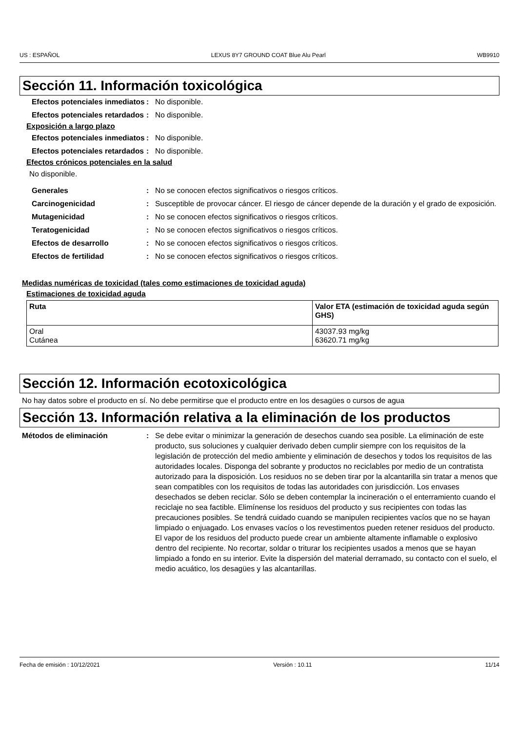US : ESPAÑOL LEXUS 8Y7 GROUND COAT Blue Alu Pearl WB9910
Sección 11. Información toxicológica
Efectos potenciales inmediatos
: No disponible.
Efectos potenciales retardados
: No disponible.
Exposición a largo plazo
Efectos potenciales inmediatos
: No disponible.
Efectos potenciales retardados
: No disponible.
Efectos crónicos potenciales en la salud
No disponible.
Generales : No se conocen efectos significativos o riesgos críticos.
Carcinogenicidad : Susceptible de provocar cáncer. El riesgo de cáncer depende de la duración y el grado de exposición.
Mutagenicidad : No se conocen efectos significativos o riesgos críticos.
Teratogenicidad : No se conocen efectos significativos o riesgos críticos.
Efectos de desarrollo : No se conocen efectos significativos o riesgos críticos.
Efectos de fertilidad : No se conocen efectos significativos o riesgos críticos.
Medidas numéricas de toxicidad (tales como estimaciones de toxicidad aguda)
Estimaciones de toxicidad aguda
| Ruta | Valor ETA (estimación de toxicidad aguda según GHS) |
| --- | --- |
| Oral Cutánea | 43037.93 mg/kg 63620.71 mg/kg |
Sección 12. Información ecotoxicológica
No hay datos sobre el producto en sí. No debe permitirse que el producto entre en los desagües o cursos de agua
Sección 13. Información relativa a la eliminación de los productos
Métodos de eliminación : Se debe evitar o minimizar la generación de desechos cuando sea posible. La eliminación de este producto, sus soluciones y cualquier derivado deben cumplir siempre con los requisitos de la legislación de protección del medio ambiente y eliminación de desechos y todos los requisitos de las autoridades locales. Disponga del sobrante y productos no reciclables por medio de un contratista autorizado para la disposición. Los residuos no se deben tirar por la alcantarilla sin tratar a menos que sean compatibles con los requisitos de todas las autoridades con jurisdicción. Los envases desechados se deben reciclar. Sólo se deben contemplar la incineración o el enterramiento cuando el reciclaje no sea factible. Elimínense los residuos del producto y sus recipientes con todas las precauciones posibles. Se tendrá cuidado cuando se manipulen recipientes vacíos que no se hayan limpiado o enjuagado. Los envases vacíos o los revestimentos pueden retener residuos del producto. El vapor de los residuos del producto puede crear un ambiente altamente inflamable o explosivo dentro del recipiente. No recortar, soldar o triturar los recipientes usados a menos que se hayan limpiado a fondo en su interior. Evite la dispersión del material derramado, su contacto con el suelo, el medio acuático, los desagües y las alcantarillas.
Fecha de emisión : 10/12/2021 Versión : 10.11 11/14